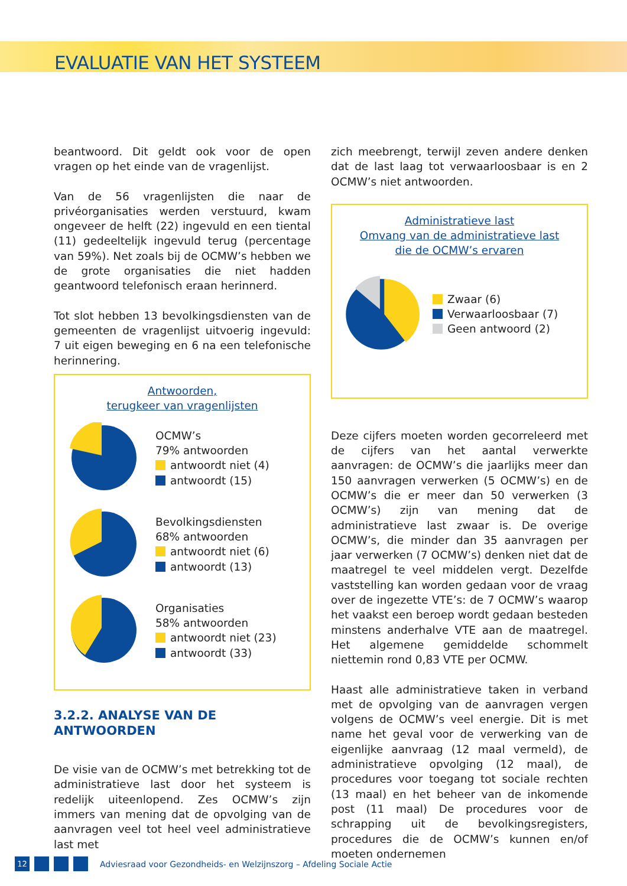EVALUATIE VAN HET SYSTEEM
beantwoord. Dit geldt ook voor de open vragen op het einde van de vragenlijst.
Van de 56 vragenlijsten die naar de privéorganisaties werden verstuurd, kwam ongeveer de helft (22) ingevuld en een tiental (11) gedeeltelijk ingevuld terug (percentage van 59%). Net zoals bij de OCMW’s hebben we de grote organisaties die niet hadden geantwoord telefonisch eraan herinnerd.
Tot slot hebben 13 bevolkingsdiensten van de gemeenten de vragenlijst uitvoerig ingevuld: 7 uit eigen beweging en 6 na een telefonische herinnering.
Antwoorden,
terugkeer van vragenlijsten
OCMW’s
79% antwoorden
antwoordt niet (4)
antwoordt (15)
Bevolkingsdiensten
68% antwoorden
antwoordt niet (6)
antwoordt (13)
Organisaties
58% antwoorden
antwoordt niet (23)
antwoordt (33)
3.2.2. ANALYSE VAN DE ANTWOORDEN
De visie van de OCMW’s met betrekking tot de administratieve last door het systeem is redelijk uiteenlopend. Zes OCMW’s zijn immers van mening dat de opvolging van de aanvragen veel tot heel veel administratieve last met
zich meebrengt, terwijl zeven andere denken dat de last laag tot verwaarloosbaar is en 2 OCMW’s niet antwoorden.
Administratieve last
Omvang van de administratieve last
die de OCMW’s ervaren
Zwaar (6)
Verwaarloosbaar (7)
Geen antwoord (2)
Deze cijfers moeten worden gecorreleerd met de cijfers van het aantal verwerkte aanvragen: de OCMW’s die jaarlijks meer dan 150 aanvragen verwerken (5 OCMW’s) en de OCMW’s die er meer dan 50 verwerken (3 OCMW’s) zijn van mening dat de administratieve last zwaar is. De overige OCMW’s, die minder dan 35 aanvragen per jaar verwerken (7 OCMW’s) denken niet dat de maatregel te veel middelen vergt. Dezelfde vaststelling kan worden gedaan voor de vraag over de ingezette VTE’s: de 7 OCMW’s waarop het vaakst een beroep wordt gedaan besteden minstens anderhalve VTE aan de maatregel. Het algemene gemiddelde schommelt niettemin rond 0,83 VTE per OCMW.
Haast alle administratieve taken in verband met de opvolging van de aanvragen vergen volgens de OCMW’s veel energie. Dit is met name het geval voor de verwerking van de eigenlijke aanvraag (12 maal vermeld), de administratieve opvolging (12 maal), de procedures voor toegang tot sociale rechten (13 maal) en het beheer van de inkomende post (11 maal) De procedures voor de schrapping uit de bevolkingsregisters, procedures die de OCMW’s kunnen en/of moeten ondernemen
12
Adviesraad voor Gezondheids- en Welzijnszorg – Afdeling Sociale Actie